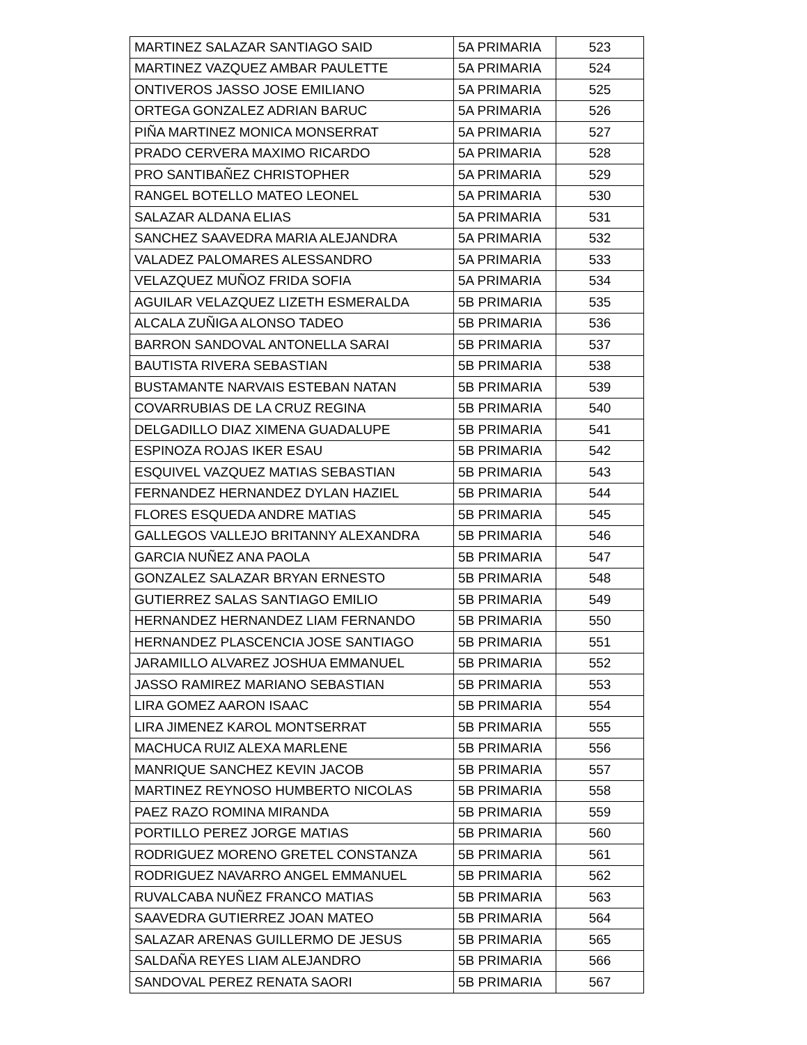| MARTINEZ SALAZAR SANTIAGO SAID | 5A PRIMARIA | 523 |
| MARTINEZ VAZQUEZ AMBAR PAULETTE | 5A PRIMARIA | 524 |
| ONTIVEROS JASSO JOSE EMILIANO | 5A PRIMARIA | 525 |
| ORTEGA GONZALEZ ADRIAN BARUC | 5A PRIMARIA | 526 |
| PIÑA MARTINEZ MONICA MONSERRAT | 5A PRIMARIA | 527 |
| PRADO CERVERA MAXIMO RICARDO | 5A PRIMARIA | 528 |
| PRO SANTIBAÑEZ CHRISTOPHER | 5A PRIMARIA | 529 |
| RANGEL BOTELLO MATEO LEONEL | 5A PRIMARIA | 530 |
| SALAZAR ALDANA ELIAS | 5A PRIMARIA | 531 |
| SANCHEZ SAAVEDRA MARIA ALEJANDRA | 5A PRIMARIA | 532 |
| VALADEZ PALOMARES ALESSANDRO | 5A PRIMARIA | 533 |
| VELAZQUEZ MUÑOZ FRIDA SOFIA | 5A PRIMARIA | 534 |
| AGUILAR VELAZQUEZ LIZETH ESMERALDA | 5B PRIMARIA | 535 |
| ALCALA ZUÑIGA ALONSO TADEO | 5B PRIMARIA | 536 |
| BARRON SANDOVAL ANTONELLA SARAI | 5B PRIMARIA | 537 |
| BAUTISTA RIVERA SEBASTIAN | 5B PRIMARIA | 538 |
| BUSTAMANTE NARVAIS ESTEBAN NATAN | 5B PRIMARIA | 539 |
| COVARRUBIAS DE LA CRUZ REGINA | 5B PRIMARIA | 540 |
| DELGADILLO DIAZ XIMENA GUADALUPE | 5B PRIMARIA | 541 |
| ESPINOZA ROJAS IKER ESAU | 5B PRIMARIA | 542 |
| ESQUIVEL VAZQUEZ MATIAS SEBASTIAN | 5B PRIMARIA | 543 |
| FERNANDEZ HERNANDEZ DYLAN HAZIEL | 5B PRIMARIA | 544 |
| FLORES ESQUEDA ANDRE MATIAS | 5B PRIMARIA | 545 |
| GALLEGOS VALLEJO BRITANNY ALEXANDRA | 5B PRIMARIA | 546 |
| GARCIA NUÑEZ ANA PAOLA | 5B PRIMARIA | 547 |
| GONZALEZ SALAZAR BRYAN ERNESTO | 5B PRIMARIA | 548 |
| GUTIERREZ SALAS SANTIAGO EMILIO | 5B PRIMARIA | 549 |
| HERNANDEZ HERNANDEZ LIAM FERNANDO | 5B PRIMARIA | 550 |
| HERNANDEZ PLASCENCIA JOSE SANTIAGO | 5B PRIMARIA | 551 |
| JARAMILLO ALVAREZ JOSHUA EMMANUEL | 5B PRIMARIA | 552 |
| JASSO RAMIREZ MARIANO SEBASTIAN | 5B PRIMARIA | 553 |
| LIRA GOMEZ AARON ISAAC | 5B PRIMARIA | 554 |
| LIRA JIMENEZ KAROL MONTSERRAT | 5B PRIMARIA | 555 |
| MACHUCA RUIZ ALEXA MARLENE | 5B PRIMARIA | 556 |
| MANRIQUE SANCHEZ KEVIN JACOB | 5B PRIMARIA | 557 |
| MARTINEZ REYNOSO HUMBERTO NICOLAS | 5B PRIMARIA | 558 |
| PAEZ RAZO ROMINA MIRANDA | 5B PRIMARIA | 559 |
| PORTILLO PEREZ JORGE MATIAS | 5B PRIMARIA | 560 |
| RODRIGUEZ MORENO GRETEL CONSTANZA | 5B PRIMARIA | 561 |
| RODRIGUEZ NAVARRO ANGEL EMMANUEL | 5B PRIMARIA | 562 |
| RUVALCABA NUÑEZ FRANCO MATIAS | 5B PRIMARIA | 563 |
| SAAVEDRA GUTIERREZ JOAN MATEO | 5B PRIMARIA | 564 |
| SALAZAR ARENAS GUILLERMO DE JESUS | 5B PRIMARIA | 565 |
| SALDAÑA REYES LIAM ALEJANDRO | 5B PRIMARIA | 566 |
| SANDOVAL PEREZ RENATA SAORI | 5B PRIMARIA | 567 |